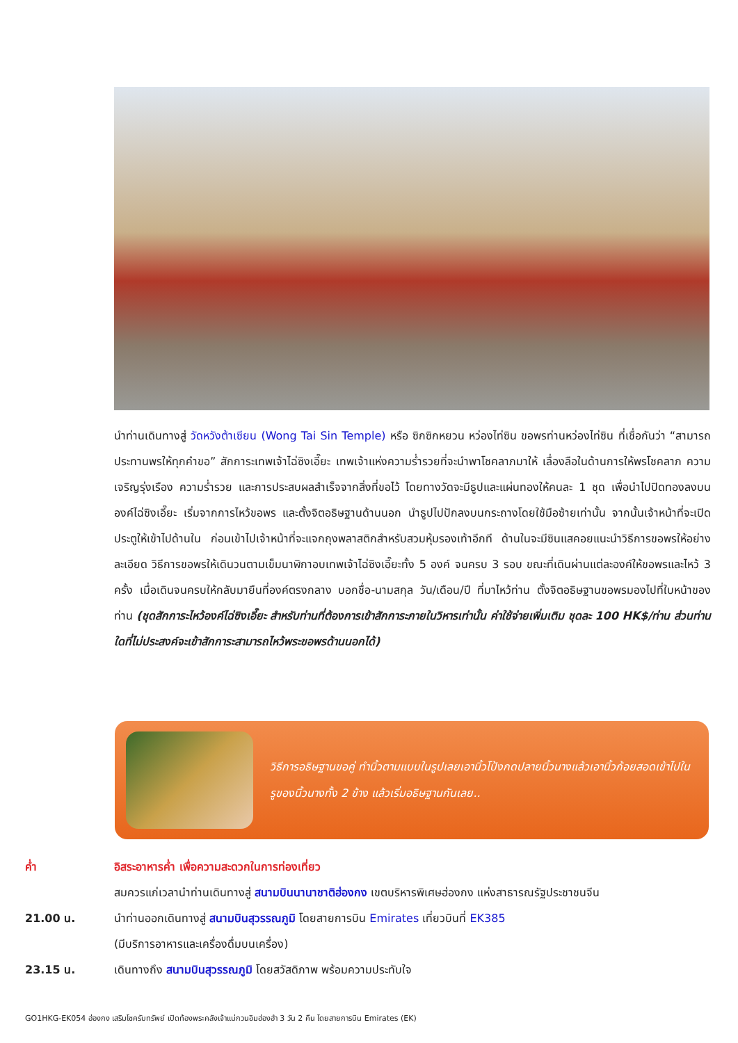นำท่านเดินทางสู่ วัดหวังต้าเซียน (Wong Tai Sin Temple) หรือ ซิกซิกหยวน หว่องไท่ซิน ขอพรท่านหว่องไท่ซิน ที่เชื่อกันว่า “สามารถประทานพรให้ทุกคำขอ” สักการะเทพเจ้าไฉ่ซิงเอี๊ยะ เทพเจ้าแห่งความร่ำรวยที่จะนำพาโชคลาภมาให้ เลื่องลือในด้านการให้พรโชคลาภ ความเจริญรุ่งเรือง ความร่ำรวย และการประสบผลสำเร็จจากสิ่งที่ขอไว้ โดยทางวัดจะมีธูปและแผ่นทองให้คนละ 1 ชุด เพื่อนำไปปิดทองลงบนองค์ไฉ่ซิงเอี๊ยะ เริ่มจากการไหว้ขอพร และตั้งจิตอธิษฐานด้านนอก นำธูปไปปักลงบนกระถางโดยใช้มือซ้ายเท่านั้น จากนั้นเจ้าหน้าที่จะเปิดประตูให้เข้าไปด้านใน ก่อนเข้าไปเจ้าหน้าที่จะแจกถุงพลาสติกสำหรับสวมหุ้มรองเท้าอีกที ด้านในจะมีซินแสคอยแนะนำวิธีการขอพรให้อย่างละเอียด วิธีการขอพรให้เดินวนตามเข็มนาฬิกาอบเทพเจ้าไฉ่ซิงเอี๊ยะทั้ง 5 องค์ จนครบ 3 รอบ ขณะที่เดินผ่านแต่ละองค์ให้ขอพรและไหว้ 3 ครั้ง เมื่อเดินจนครบให้กลับมายืนที่องค์ตรงกลาง บอกชื่อ-นามสกุล วัน/เดือน/ปี ที่มาไหว้ท่าน ตั้งจิตอธิษฐานขอพรมองไปที่ใบหน้าของท่าน (ชุดสักการะไหว้องค์ไฉ่ซิงเอี๊ยะ สำหรับท่านที่ต้องการเข้าสักการะภายในวิหารเท่านั้น ค่าใช้จ่ายเพิ่มเติม ชุดละ 100 HK$/ท่าน ส่วนท่านใดที่ไม่ประสงค์จะเข้าสักการะสามารถไหว้พระขอพรด้านนอกได้)
วิธีการอธิษฐานขอคู่ ทำนิ้วตามแบบในรูปเลยเอานิ้วโป้งกดปลายนิ้วนางแล้วเอานิ้วก้อยสอดเข้าไปในรูของนิ้วนางทั้ง 2 ข้าง แล้วเริ่มอธิษฐานกันเลย..
ค่ำ อิสระอาหารค่ำ เพื่อความสะดวกในการท่องเที่ยว
สมควรแก่เวลานำท่านเดินทางสู่ สนามบินนานาชาติฮ่องกง เขตบริหารพิเศษฮ่องกง แห่งสาธารณรัฐประชาชนจีน
21.00 น. นำท่านออกเดินทางสู่ สนามบินสุวรรณภูมิ โดยสายการบิน Emirates เที่ยวบินที่ EK385
(มีบริการอาหารและเครื่องดื่มบนเครื่อง)
23.15 น. เดินทางถึง สนามบินสุวรรณภูมิ โดยสวัสดิภาพ พร้อมความประทับใจ
GO1HKG-EK054 ฮ่องกง เสริมโชครับทรัพย์ เปิดท้องพระคลังเจ้าแม่กวนอิมฮ่องฮำ 3 วัน 2 คืน โดยสายการบิน Emirates (EK)